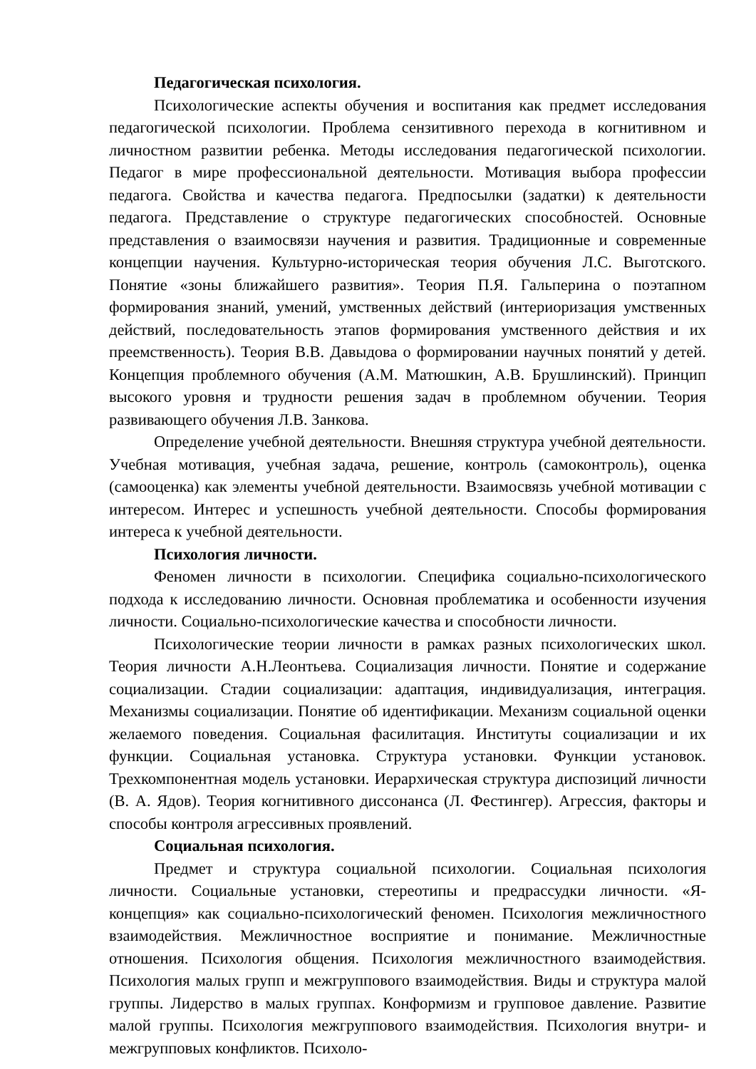Педагогическая психология.
Психологические аспекты обучения и воспитания как предмет исследования педагогической психологии. Проблема сензитивного перехода в когнитивном и личностном развитии ребенка. Методы исследования педагогической психологии. Педагог в мире профессиональной деятельности. Мотивация выбора профессии педагога. Свойства и качества педагога. Предпосылки (задатки) к деятельности педагога. Представление о структуре педагогических способностей. Основные представления о взаимосвязи научения и развития. Традиционные и современные концепции научения. Культурно-историческая теория обучения Л.С. Выготского. Понятие «зоны ближайшего развития». Теория П.Я. Гальперина о поэтапном формирования знаний, умений, умственных действий (интериоризация умственных действий, последовательность этапов формирования умственного действия и их преемственность). Теория В.В. Давыдова о формировании научных понятий у детей. Концепция проблемного обучения (А.М. Матюшкин, А.В. Брушлинский). Принцип высокого уровня и трудности решения задач в проблемном обучении. Теория развивающего обучения Л.В. Занкова.
Определение учебной деятельности. Внешняя структура учебной деятельности. Учебная мотивация, учебная задача, решение, контроль (самоконтроль), оценка (самооценка) как элементы учебной деятельности. Взаимосвязь учебной мотивации с интересом. Интерес и успешность учебной деятельности. Способы формирования интереса к учебной деятельности.
Психология личности.
Феномен личности в психологии. Специфика социально-психологического подхода к исследованию личности. Основная проблематика и особенности изучения личности. Социально-психологические качества и способности личности.
Психологические теории личности в рамках разных психологических школ. Теория личности А.Н.Леонтьева. Социализация личности. Понятие и содержание социализации. Стадии социализации: адаптация, индивидуализация, интеграция. Механизмы социализации. Понятие об идентификации. Механизм социальной оценки желаемого поведения. Социальная фасилитация. Институты социализации и их функции. Социальная установка. Структура установки. Функции установок. Трехкомпонентная модель установки. Иерархическая структура диспозиций личности (В. А. Ядов). Теория когнитивного диссонанса (Л. Фестингер). Агрессия, факторы и способы контроля агрессивных проявлений.
Социальная психология.
Предмет и структура социальной психологии. Социальная психология личности. Социальные установки, стереотипы и предрассудки личности. «Я-концепция» как социально-психологический феномен. Психология межличностного взаимодействия. Межличностное восприятие и понимание. Межличностные отношения. Психология общения. Психология межличностного взаимодействия. Психология малых групп и межгруппового взаимодействия. Виды и структура малой группы. Лидерство в малых группах. Конформизм и групповое давление. Развитие малой группы. Психология межгруппового взаимодействия. Психология внутри- и межгрупповых конфликтов. Психоло-